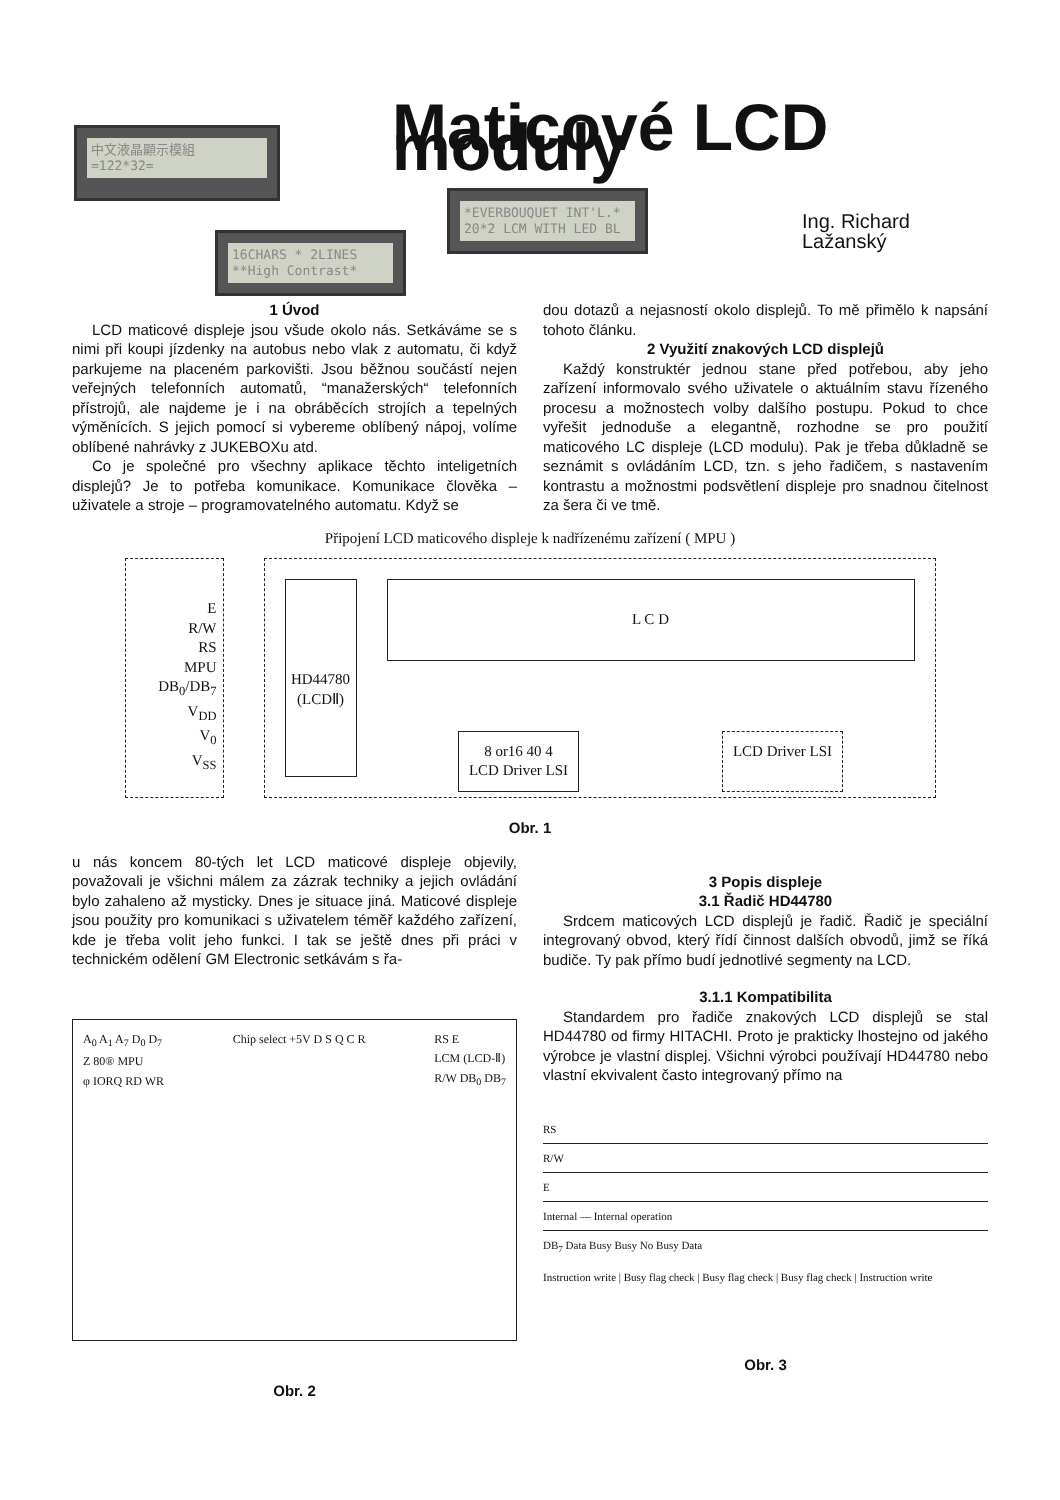中文液晶顯示模組
=122*32=
Maticové LCD moduly
*EVERBOUQUET INT'L.*
20*2 LCM WITH LED BL
Ing. Richard Lažanský
16CHARS * 2LINES
**High Contrast*
1 Úvod
LCD maticové displeje jsou všude okolo nás. Setkáváme se s nimi při koupi jízdenky na autobus nebo vlak z automatu, či když parkujeme na placeném parkovišti. Jsou běžnou součástí nejen veřejných telefonních automatů, “manažerských“ telefonních přístrojů, ale najdeme je i na obráběcích strojích a tepelných výměnících. S jejich pomocí si vybereme oblíbený nápoj, volíme oblíbené nahrávky z JUKEBOXu atd.
Co je společné pro všechny aplikace těchto inteligetních displejů? Je to potřeba komunikace. Komunikace člověka – uživatele a stroje – programovatelného automatu. Když se
dou dotazů a nejasností okolo displejů. To mě přimělo k napsání tohoto článku.
2 Využití znakových LCD displejů
Každý konstruktér jednou stane před potřebou, aby jeho zařízení informovalo svého uživatele o aktuálním stavu řízeného procesu a možnostech volby dalšího postupu. Pokud to chce vyřešit jednoduše a elegantně, rozhodne se pro použití maticového LC displeje (LCD modulu). Pak je třeba důkladně se seznámit s ovládáním LCD, tzn. s jeho řadičem, s nastavením kontrastu a možnostmi podsvětlení displeje pro snadnou čitelnost za šera či ve tmě.
Připojení LCD maticového displeje k nadřízenému zařízení ( MPU )
E
R/W
RS
MPU DB<sub>0</sub>/DB<sub>7</sub>
V<sub>DD</sub>
V<sub>0</sub>
V<sub>SS</sub>
HD44780 (LCDⅡ)
L C D
8 or16 40 4
LCD Driver LSI LCD Driver LSI
Obr. 1
u nás koncem 80-tých let LCD maticové displeje objevily, považovali je všichni málem za zázrak techniky a jejich ovládání bylo zahaleno až mysticky. Dnes je situace jiná. Maticové displeje jsou použity pro komunikaci s uživatelem téměř každého zařízení, kde je třeba volit jeho funkci. I tak se ještě dnes při práci v technickém odělení GM Electronic setkávám s řa-
A<sub>0</sub> A<sub>1</sub> A<sub>7</sub> D<sub>0</sub> D<sub>7</sub>
Z 80® MPU
φ IORQ RD WR
Chip select +5V D S Q C R RS E
LCM (LCD-Ⅱ)
R/W DB<sub>0</sub> DB<sub>7</sub>
Obr. 2
3 Popis displeje
3.1 Řadič HD44780
Srdcem maticových LCD displejů je řadič. Řadič je speciální integrovaný obvod, který řídí činnost dalších obvodů, jimž se říká budiče. Ty pak přímo budí jednotlivé segmenty na LCD.
3.1.1 Kompatibilita
Standardem pro řadiče znakových LCD displejů se stal HD44780 od firmy HITACHI. Proto je prakticky lhostejno od jakého výrobce je vlastní displej. Všichni výrobci používají HD44780 nebo vlastní ekvivalent často integrovaný přímo na
RS
R/W
E
Internal — Internal operation
DB<sub>7</sub> Data Busy Busy No Busy Data
Instruction write | Busy flag check | Busy flag check | Busy flag check | Instruction write
Obr. 3